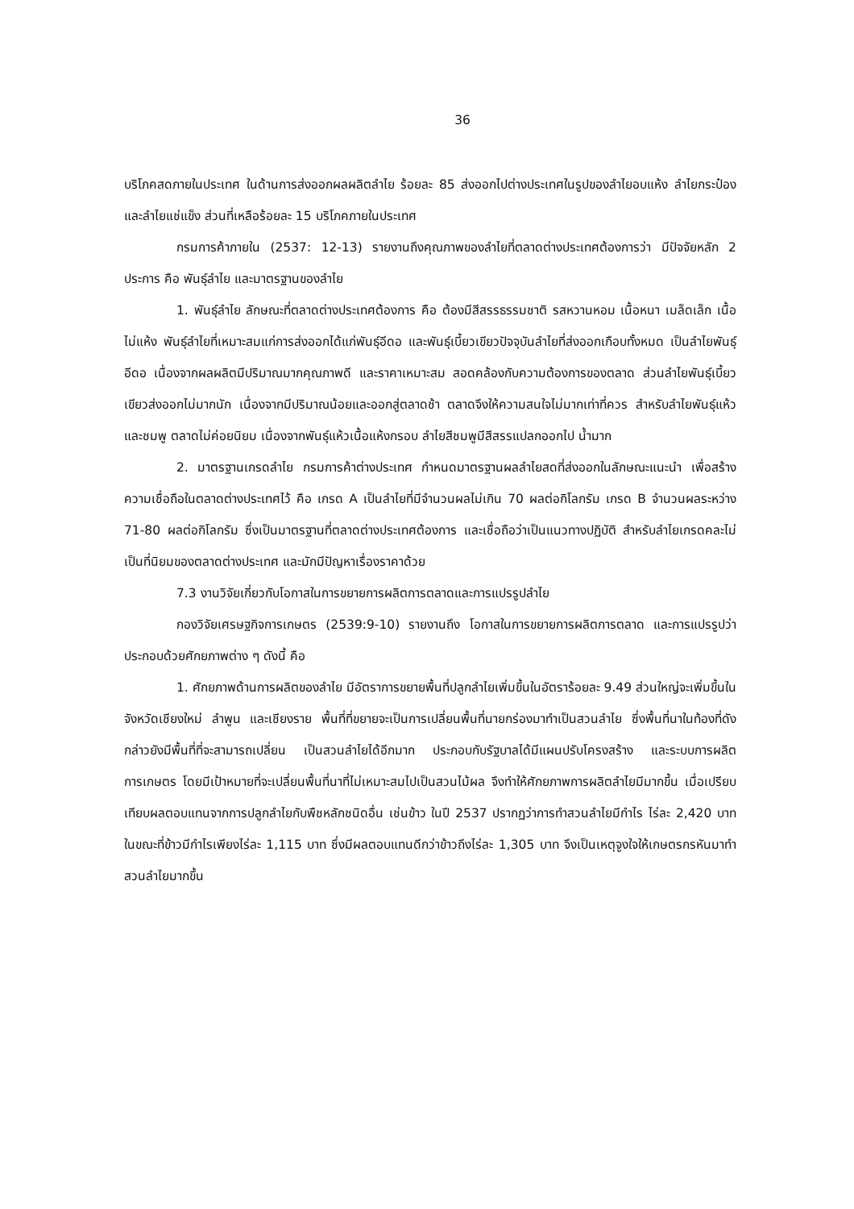36
บริโภคสดภายในประเทศ ในด้านการส่งออกผลผลิตลำไย ร้อยละ 85 ส่งออกไปต่างประเทศในรูปของลำไยอบแห้ง ลำไยกระป๋อง และลำไยแช่แข็ง ส่วนที่เหลือร้อยละ 15 บริโภคภายในประเทศ
กรมการค้าภายใน (2537: 12-13) รายงานถึงคุณภาพของลำไยที่ตลาดต่างประเทศต้องการว่า มีปัจจัยหลัก 2 ประการ คือ พันธุ์ลำไย และมาตรฐานของลำไย
1. พันธุ์ลำไย ลักษณะที่ตลาดต่างประเทศต้องการ คือ ต้องมีสีสรรธรรมชาติ รสหวานหอม เนื้อหนา เมล็ดเล็ก เนื้อไม่แห้ง พันธุ์ลำไยที่เหมาะสมแก่การส่งออกได้แก่พันธุ์อีดอ และพันธุ์เบี้ยวเขียวปัจจุบันลำไยที่ส่งออกเกือบทั้งหมด เป็นลำไยพันธุ์อีดอ เนื่องจากผลผลิตมีปริมาณมากคุณภาพดี และราคาเหมาะสม สอดคล้องกับความต้องการของตลาด ส่วนลำไยพันธุ์เบี้ยวเขียวส่งออกไม่มากนัก เนื่องจากมีปริมาณน้อยและออกสู่ตลาดช้า ตลาดจึงให้ความสนใจไม่มากเท่าที่ควร สำหรับลำไยพันธุ์แห้ว และชมพู ตลาดไม่ค่อยนิยม เนื่องจากพันธุ์แห้วเนื้อแห้งกรอบ ลำไยสีชมพูมีสีสรรแปลกออกไป น้ำมาก
2. มาตรฐานเกรดลำไย กรมการค้าต่างประเทศ กำหนดมาตรฐานผลลำไยสดที่ส่งออกในลักษณะแนะนำ เพื่อสร้างความเชื่อถือในตลาดต่างประเทศไว้ คือ เกรด A เป็นลำไยที่มีจำนวนผลไม่เกิน 70 ผลต่อกิโลกรัม เกรด B จำนวนผลระหว่าง 71-80 ผลต่อกิโลกรัม ซึ่งเป็นมาตรฐานที่ตลาดต่างประเทศต้องการ และเชื่อถือว่าเป็นแนวทางปฏิบัติ สำหรับลำไยเกรดคละไม่เป็นที่นิยมของตลาดต่างประเทศ และมักมีปัญหาเรื่องราคาด้วย
7.3 งานวิจัยเกี่ยวกับโอกาสในการขยายการผลิตการตลาดและการแปรรูปลำไย
กองวิจัยเศรษฐกิจการเกษตร (2539:9-10) รายงานถึง โอกาสในการขยายการผลิตการตลาด และการแปรรูปว่า ประกอบด้วยศักยภาพต่าง ๆ ดังนี้ คือ
1. ศักยภาพด้านการผลิตของลำไย มีอัตราการขยายพื้นที่ปลูกลำไยเพิ่มขึ้นในอัตราร้อยละ 9.49 ส่วนใหญ่จะเพิ่มขึ้นในจังหวัดเชียงใหม่ ลำพูน และเชียงราย พื้นที่ที่ขยายจะเป็นการเปลี่ยนพื้นที่นายกร่องมาทำเป็นสวนลำไย ซึ่งพื้นที่นาในท้องที่ดังกล่าวยังมีพื้นที่ที่จะสามารถเปลี่ยน เป็นสวนลำไยได้อีกมาก ประกอบกับรัฐบาลได้มีแผนปรับโครงสร้าง และระบบการผลิตการเกษตร โดยมีเป้าหมายที่จะเปลี่ยนพื้นที่นาที่ไม่เหมาะสมไปเป็นสวนไม้ผล จึงทำให้ศักยภาพการผลิตลำไยมีมากขึ้น เมื่อเปรียบเทียบผลตอบแทนจากการปลูกลำไยกับพืชหลักชนิดอื่น เช่นข้าว ในปี 2537 ปรากฏว่าการทำสวนลำไยมีกำไร ไร่ละ 2,420 บาท ในขณะที่ข้าวมีกำไรเพียงไร่ละ 1,115 บาท ซึ่งมีผลตอบแทนดีกว่าข้าวถึงไร่ละ 1,305 บาท จึงเป็นเหตุจูงใจให้เกษตรกรหันมาทำสวนลำไยมากขึ้น